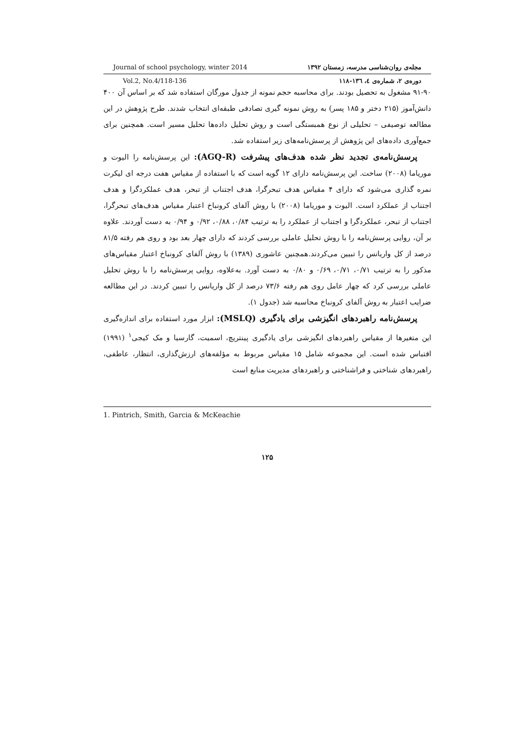Journal of school psychology, winter 2014 مجله‌ی روان‌شناسی مدرسه، زمستان ۱۳۹۲
Vol.2, No.4/118-136 دوره‌ی ۲، شماره‌ی ٤، ۱۳٦-۱۱۸
۹۱-۹۰ مشغول به تحصیل بودند. برای محاسبه حجم نمونه از جدول مورگان استفاده شد که بر اساس آن ۴۰۰ دانش‌آموز (۲۱۵ دختر و ۱۸۵ پسر) به روش نمونه گیری تصادفی طبقه‌ای انتخاب شدند. طرح پژوهش در این مطالعه توصیفی – تحلیلی از نوع همبستگی است و روش تحلیل داده‌ها تحلیل مسیر است. همچنین برای جمع‌آوری داده‌های این پژوهش از پرسش‌نامه‌های زیر استفاده شد.
پرسش‌نامه‌ی تجدید نظر شده هدف‌های پیشرفت (AGQ-R): این پرسش‌نامه را الیوت و موریاما (۲۰۰۸) ساخت. این پرسش‌نامه دارای ۱۲ گویه است که با استفاده از مقیاس هفت درجه ای لیکرت نمره گذاری می‌شود که دارای ۴ مقیاس هدف تبحرگرا، هدف اجتناب از تبحر، هدف عملکردگرا و هدف اجتناب از عملکرد است. الیوت و موریاما (۲۰۰۸) با روش آلفای کرونباخ اعتبار مقیاس هدف‌های تبحرگرا، اجتناب از تبحر، عملکردگرا و اجتناب از عملکرد را به ترتیب ۰/۸۴، ۰/۸۸، ۰/۹۲ و ۰/۹۴ به دست آوردند. علاوه بر آن، روایی پرسش‌نامه را با روش تحلیل عاملی بررسی کردند که دارای چهار بعد بود و روی هم رفته ۸۱/۵ درصد از کل واریانس را تبیین می‌کردند.همچنین عاشوری (۱۳۸۹) با روش آلفای کرونباخ اعتبار مقیاس‌های مذکور را به ترتیب ۰/۷۱، ۰/۷۱، ۰/۶۹ و ۰/۸۰ به دست آورد. به‌علاوه، روایی پرسش‌نامه را با روش تحلیل عاملی بررسی کرد که چهار عامل روی هم رفته ۷۳/۶ درصد از کل واریانس را تبیین کردند. در این مطالعه ضرایب اعتبار به روش آلفای کرونباخ محاسبه شد (جدول ۱).
پرسش‌نامه راهبردهای انگیزشی برای یادگیری (MSLQ): ابزار مورد استفاده برای اندازه‌گیری این متغیرها از مقیاس راهبردهای انگیزشی برای یادگیری پینتریچ، اسمیت، گارسیا و مک کیجی<sup>۱</sup> (۱۹۹۱) اقتباس شده است. این مجموعه شامل ۱۵ مقیاس مربوط به مؤلفه‌های ارزش‌گذاری، انتظار، عاطفی، راهبردهای شناختی و فراشناختی و راهبردهای مدیریت منابع است
1. Pintrich, Smith, Garcia & McKeachie
۱۲۵